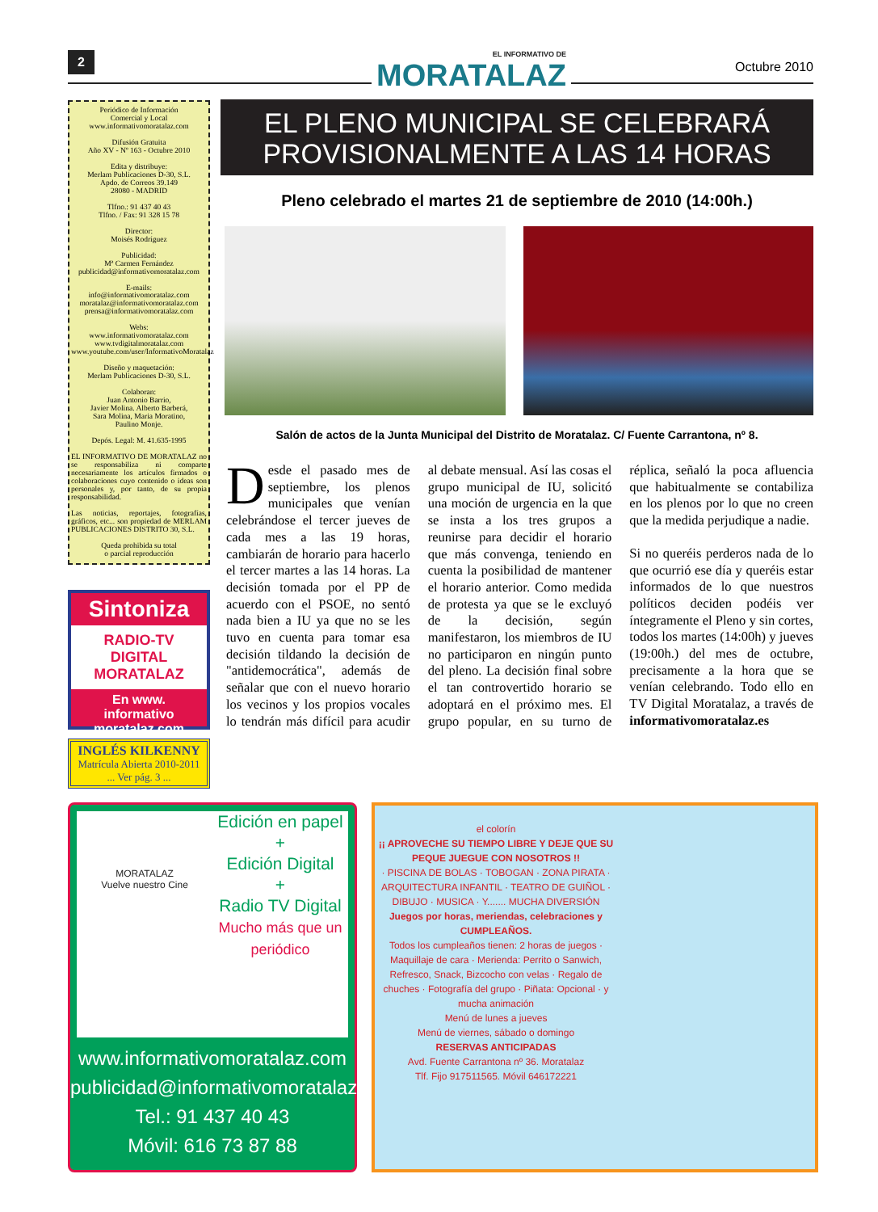2 EL INFORMATIVO DE
MORATALAZ
Octubre 2010
Periódico de Información
Comercial y Local
www.informativomoratalaz.com
Difusión Gratuita
Año XV - Nº 163 - Octubre 2010
Edita y distribuye:
Merlam Publicaciones D-30, S.L.
Apdo. de Correos 39.149
28080 - MADRID
Tlfno.: 91 437 40 43
Tlfno. / Fax: 91 328 15 78
Director:
Moisés Rodríguez
Publicidad:
Mª Carmen Fernández
publicidad@informativomoratalaz.com
E-mails:
info@informativomoratalaz.com
moratalaz@informativomoratalaz.com
prensa@informativomoratalaz.com
Webs:
www.informativomoratalaz.com
www.tvdigitalmoratalaz.com
www.youtube.com/user/InformativoMoratalaz
Diseño y maquetación:
Merlam Publicaciones D-30, S.L.
Colaboran:
Juan Antonio Barrio,
Javier Molina. Alberto Barberá,
Sara Molina, Maria Moratino,
Paulino Monje.
Depós. Legal: M. 41.635-1995
EL INFORMATIVO DE MORATALAZ no se responsabiliza ni comparte necesariamente los artículos firmados o colaboraciones cuyo contenido o ideas son personales y, por tanto, de su propia responsabilidad.
Las noticias, reportajes, fotografías, gráficos, etc... son propiedad de MERLAM PUBLICACIONES DISTRITO 30, S.L.
Queda prohibida su total
o parcial reproducción
Sintoniza
RADIO-TV DIGITAL MORATALAZ
En www.
informativo
moratalaz.com
INGLÉS KILKENNY
Matrícula Abierta 2010-2011
... Ver pág. 3 ...
EL PLENO MUNICIPAL SE CELEBRARÁ PROVISIONALMENTE A LAS 14 HORAS
Pleno celebrado el martes 21 de septiembre de 2010 (14:00h.)
Salón de actos de la Junta Municipal del Distrito de Moratalaz. C/ Fuente Carrantona, nº 8.
Desde el pasado mes de septiembre, los plenos municipales que venían celebrándose el tercer jueves de cada mes a las 19 horas, cambiarán de horario para hacerlo el tercer martes a las 14 horas. La decisión tomada por el PP de acuerdo con el PSOE, no sentó nada bien a IU ya que no se les tuvo en cuenta para tomar esa decisión tildando la decisión de "antidemocrática", además de señalar que con el nuevo horario los vecinos y los propios vocales lo tendrán más difícil para acudir al debate mensual. Así las cosas el grupo municipal de IU, solicitó una moción de urgencia en la que se insta a los tres grupos a reunirse para decidir el horario que más convenga, teniendo en cuenta la posibilidad de mantener el horario anterior. Como medida de protesta ya que se le excluyó de la decisión, según manifestaron, los miembros de IU no participaron en ningún punto del pleno. La decisión final sobre el tan controvertido horario se adoptará en el próximo mes. El grupo popular, en su turno de réplica, señaló la poca afluencia que habitualmente se contabiliza en los plenos por lo que no creen que la medida perjudique a nadie.
Si no queréis perderos nada de lo que ocurrió ese día y queréis estar informados de lo que nuestros políticos deciden podéis ver íntegramente el Pleno y sin cortes, todos los martes (14:00h) y jueves (19:00h.) del mes de octubre, precisamente a la hora que se venían celebrando. Todo ello en TV Digital Moratalaz, a través de informativomoratalaz.es
MORATALAZ
Vuelve nuestro Cine
Edición en papel
+
Edición Digital
+
Radio TV Digital
Mucho más que un periódico
www.informativomoratalaz.com
publicidad@informativomoratalaz.com
Tel.: 91 437 40 43
Móvil: 616 73 87 88
el colorín
¡¡ APROVECHE SU TIEMPO LIBRE Y DEJE QUE SU PEQUE JUEGUE CON NOSOTROS !!
· PISCINA DE BOLAS · TOBOGAN · ZONA PIRATA · ARQUITECTURA INFANTIL · TEATRO DE GUIÑOL · DIBUJO · MUSICA · Y....... MUCHA DIVERSIÓN
Juegos por horas, meriendas, celebraciones y CUMPLEAÑOS.
Todos los cumpleaños tienen: 2 horas de juegos · Maquillaje de cara · Merienda: Perrito o Sanwich, Refresco, Snack, Bizcocho con velas · Regalo de chuches · Fotografía del grupo · Piñata: Opcional · y mucha animación
Menú de lunes a jueves
Menú de viernes, sábado o domingo
RESERVAS ANTICIPADAS
Avd. Fuente Carrantona nº 36. Moratalaz
Tlf. Fijo 917511565. Móvil 646172221